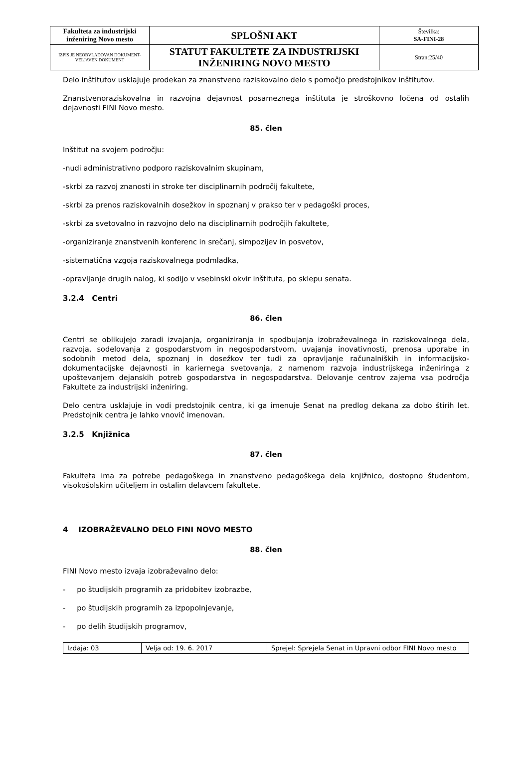| Fakulteta za industrijski inženiring Novo mesto | SPLOŠNI AKT | Številka: SA-FINI-28 |
| IZPIS JE NEOBVLADOVAN DOKUMENT-VELJAVEN DOKUMENT | STATUT FAKULTETE ZA INDUSTRIJSKI INŽENIRING NOVO MESTO | Stran:25/40 |
Delo inštitutov usklajuje prodekan za znanstveno raziskovalno delo s pomočjo predstojnikov inštitutov.
Znanstvenoraziskovalna in razvojna dejavnost posameznega inštituta je stroškovno ločena od ostalih dejavnosti FINI Novo mesto.
85. člen
Inštitut na svojem področju:
-nudi administrativno podporo raziskovalnim skupinam,
-skrbi za razvoj znanosti in stroke ter disciplinarnih področij fakultete,
-skrbi za prenos raziskovalnih dosežkov in spoznanj v prakso ter v pedagoški proces,
-skrbi za svetovalno in razvojno delo na disciplinarnih področjih fakultete,
-organiziranje znanstvenih konferenc in srečanj, simpozijev in posvetov,
-sistematična vzgoja raziskovalnega podmladka,
-opravljanje drugih nalog, ki sodijo v vsebinski okvir inštituta, po sklepu senata.
3.2.4 Centri
86. člen
Centri se oblikujejo zaradi izvajanja, organiziranja in spodbujanja izobraževalnega in raziskovalnega dela, razvoja, sodelovanja z gospodarstvom in negospodarstvom, uvajanja inovativnosti, prenosa uporabe in sodobnih metod dela, spoznanj in dosežkov ter tudi za opravljanje računalniških in informacijsko-dokumentacijske dejavnosti in kariernega svetovanja, z namenom razvoja industrijskega inženiringa z upoštevanjem dejanskih potreb gospodarstva in negospodarstva. Delovanje centrov zajema vsa področja Fakultete za industrijski inženiring.
Delo centra usklajuje in vodi predstojnik centra, ki ga imenuje Senat na predlog dekana za dobo štirih let. Predstojnik centra je lahko vnovič imenovan.
3.2.5 Knjižnica
87. člen
Fakulteta ima za potrebe pedagoškega in znanstveno pedagoškega dela knjižnico, dostopno študentom, visokošolskim učiteljem in ostalim delavcem fakultete.
4 IZOBRAŽEVALNO DELO FINI NOVO MESTO
88. člen
FINI Novo mesto izvaja izobraževalno delo:
- po študijskih programih za pridobitev izobrazbe,
- po študijskih programih za izpopolnjevanje,
- po delih študijskih programov,
| Izdaja: 03 | Velja od: 19. 6. 2017 | Sprejel: Sprejela Senat in Upravni odbor FINI Novo mesto |